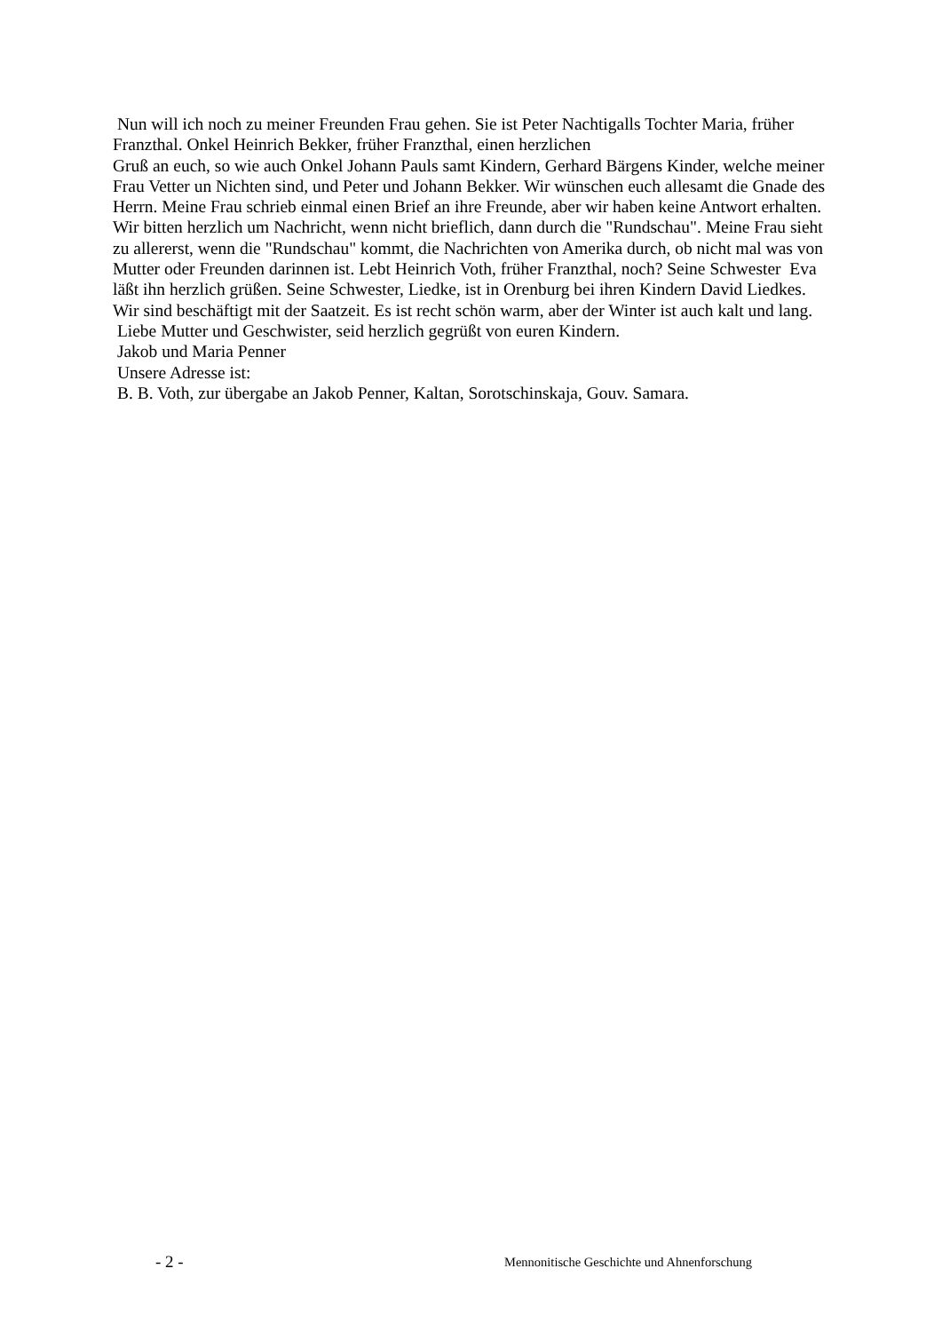Nun will ich noch zu meiner Freunden Frau gehen. Sie ist Peter Nachtigalls Tochter Maria, früher Franzthal. Onkel Heinrich Bekker, früher Franzthal, einen herzlichen
Gruß an euch, so wie auch Onkel Johann Pauls samt Kindern, Gerhard Bärgens Kinder, welche meiner Frau Vetter un Nichten sind, und Peter und Johann Bekker. Wir wünschen euch allesamt die Gnade des Herrn. Meine Frau schrieb einmal einen Brief an ihre Freunde, aber wir haben keine Antwort erhalten. Wir bitten herzlich um Nachricht, wenn nicht brieflich, dann durch die "Rundschau". Meine Frau sieht zu allererst, wenn die "Rundschau" kommt, die Nachrichten von Amerika durch, ob nicht mal was von Mutter oder Freunden darinnen ist. Lebt Heinrich Voth, früher Franzthal, noch? Seine Schwester Eva läßt ihn herzlich grüßen. Seine Schwester, Liedke, ist in Orenburg bei ihren Kindern David Liedkes. Wir sind beschäftigt mit der Saatzeit. Es ist recht schön warm, aber der Winter ist auch kalt und lang.
Liebe Mutter und Geschwister, seid herzlich gegrüßt von euren Kindern.
Jakob und Maria Penner
Unsere Adresse ist:
B. B. Voth, zur übergabe an Jakob Penner, Kaltan, Sorotschinskaja, Gouv. Samara.
- 2 - Mennonitische Geschichte und Ahnenforschung